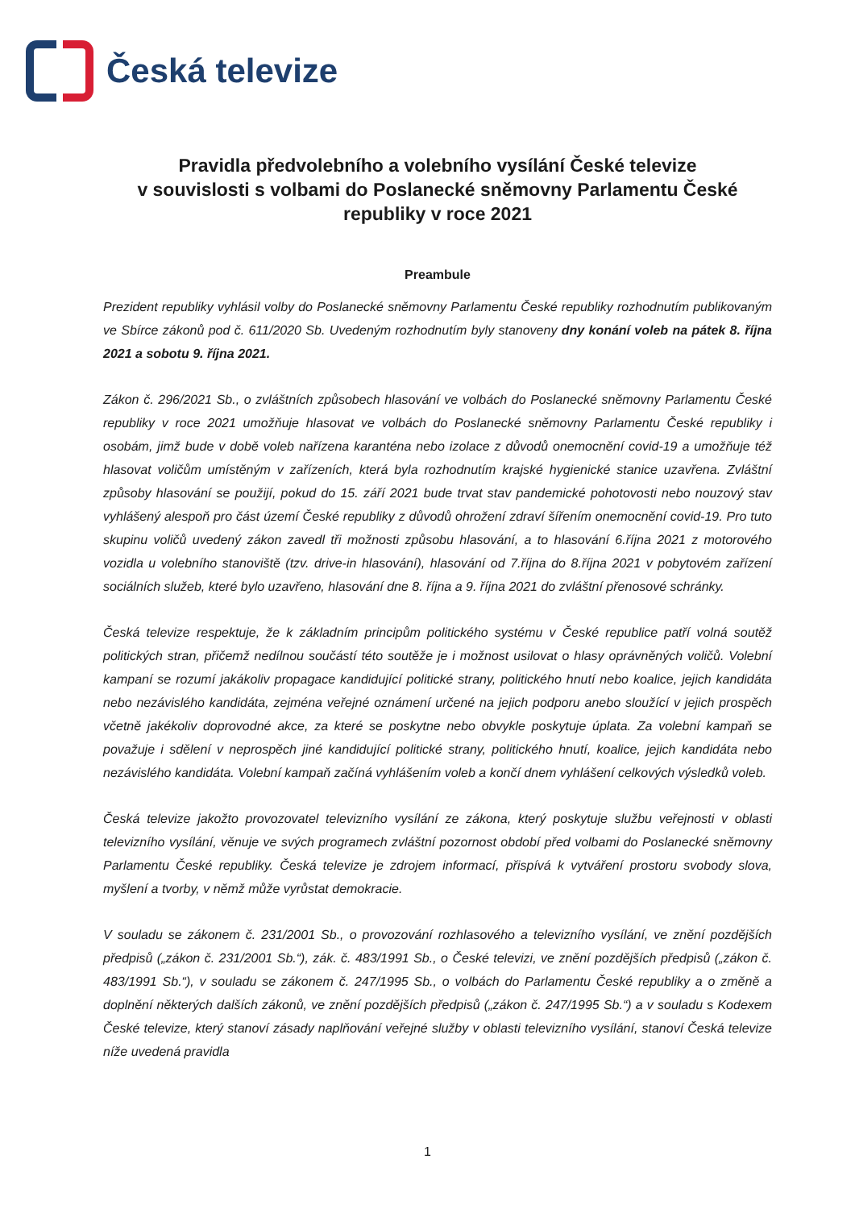Česká televize
Pravidla předvolebního a volebního vysílání České televize
v souvislosti s volbami do Poslanecké sněmovny Parlamentu České republiky v roce 2021
Preambule
Prezident republiky vyhlásil volby do Poslanecké sněmovny Parlamentu České republiky rozhodnutím publikovaným ve Sbírce zákonů pod č. 611/2020 Sb. Uvedeným rozhodnutím byly stanoveny dny konání voleb na pátek 8. října 2021 a sobotu 9. října 2021.
Zákon č. 296/2021 Sb., o zvláštních způsobech hlasování ve volbách do Poslanecké sněmovny Parlamentu České republiky v roce 2021 umožňuje hlasovat ve volbách do Poslanecké sněmovny Parlamentu České republiky i osobám, jimž bude v době voleb nařízena karanténa nebo izolace z důvodů onemocnění covid-19 a umožňuje též hlasovat voličům umístěným v zařízeních, která byla rozhodnutím krajské hygienické stanice uzavřena. Zvláštní způsoby hlasování se použijí, pokud do 15. září 2021 bude trvat stav pandemické pohotovosti nebo nouzový stav vyhlášený alespoň pro část území České republiky z důvodů ohrožení zdraví šířením onemocnění covid-19. Pro tuto skupinu voličů uvedený zákon zavedl tři možnosti způsobu hlasování, a to hlasování 6.října 2021 z motorového vozidla u volebního stanoviště (tzv. drive-in hlasování), hlasování od 7.října do 8.října 2021 v pobytovém zařízení sociálních služeb, které bylo uzavřeno, hlasování dne 8. října a 9. října 2021 do zvláštní přenosové schránky.
Česká televize respektuje, že k základním principům politického systému v České republice patří volná soutěž politických stran, přičemž nedílnou součástí této soutěže je i možnost usilovat o hlasy oprávněných voličů. Volební kampaní se rozumí jakákoliv propagace kandidující politické strany, politického hnutí nebo koalice, jejich kandidáta nebo nezávislého kandidáta, zejména veřejné oznámení určené na jejich podporu anebo sloužící v jejich prospěch včetně jakékoliv doprovodné akce, za které se poskytne nebo obvykle poskytuje úplata. Za volební kampaň se považuje i sdělení v neprospěch jiné kandidující politické strany, politického hnutí, koalice, jejich kandidáta nebo nezávislého kandidáta. Volební kampaň začíná vyhlášením voleb a končí dnem vyhlášení celkových výsledků voleb.
Česká televize jakožto provozovatel televizního vysílání ze zákona, který poskytuje službu veřejnosti v oblasti televizního vysílání, věnuje ve svých programech zvláštní pozornost období před volbami do Poslanecké sněmovny Parlamentu České republiky. Česká televize je zdrojem informací, přispívá k vytváření prostoru svobody slova, myšlení a tvorby, v němž může vyrůstat demokracie.
V souladu se zákonem č. 231/2001 Sb., o provozování rozhlasového a televizního vysílání, ve znění pozdějších předpisů („zákon č. 231/2001 Sb.“), zák. č. 483/1991 Sb., o České televizi, ve znění pozdějších předpisů („zákon č. 483/1991 Sb.“), v souladu se zákonem č. 247/1995 Sb., o volbách do Parlamentu České republiky a o změně a doplnění některých dalších zákonů, ve znění pozdějších předpisů („zákon č. 247/1995 Sb.“) a v souladu s Kodexem České televize, který stanoví zásady naplňování veřejné služby v oblasti televizního vysílání, stanoví Česká televize níže uvedená pravidla
1